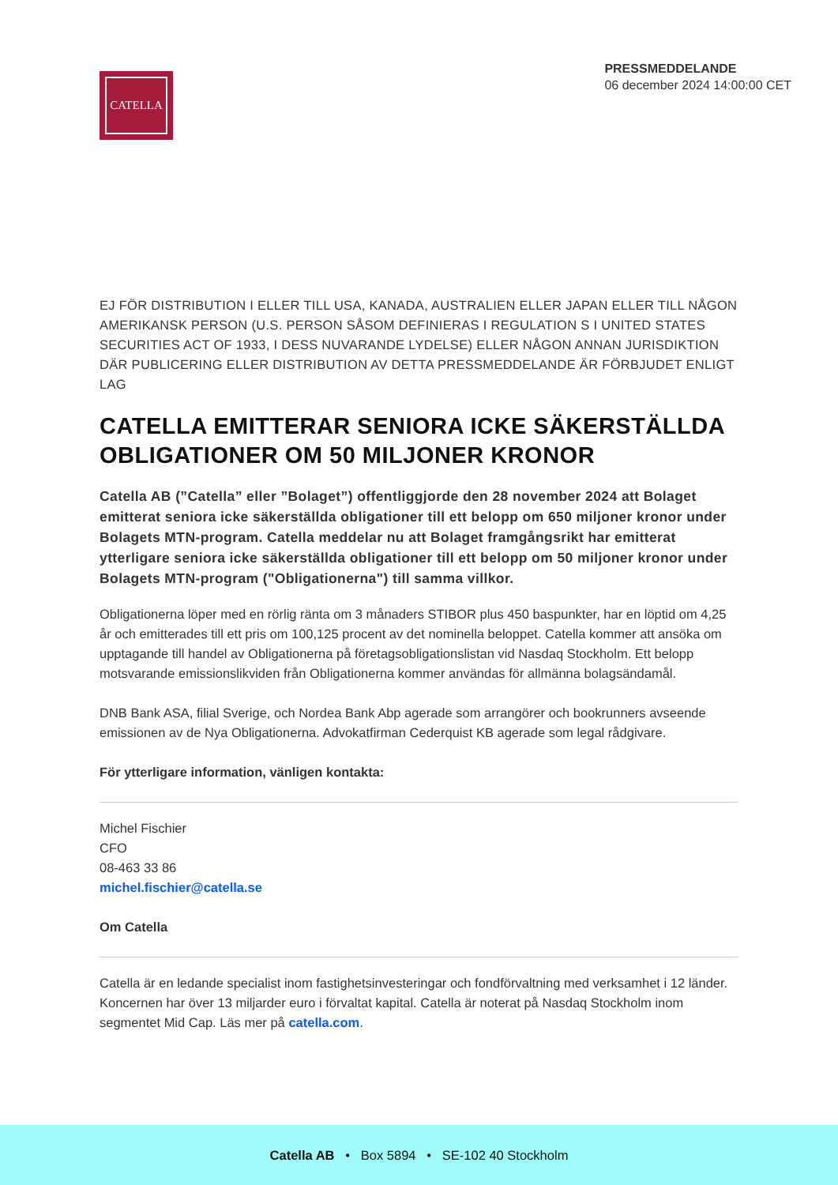CATELLA
PRESSMEDDELANDE
06 december 2024 14:00:00 CET
EJ FÖR DISTRIBUTION I ELLER TILL USA, KANADA, AUSTRALIEN ELLER JAPAN ELLER TILL NÅGON AMERIKANSK PERSON (U.S. PERSON SÅSOM DEFINIERAS I REGULATION S I UNITED STATES SECURITIES ACT OF 1933, I DESS NUVARANDE LYDELSE) ELLER NÅGON ANNAN JURISDIKTION DÄR PUBLICERING ELLER DISTRIBUTION AV DETTA PRESSMEDDELANDE ÄR FÖRBJUDET ENLIGT LAG
CATELLA EMITTERAR SENIORA ICKE SÄKERSTÄLLDA OBLIGATIONER OM 50 MILJONER KRONOR
Catella AB (”Catella” eller ”Bolaget”) offentliggjorde den 28 november 2024 att Bolaget emitterat seniora icke säkerställda obligationer till ett belopp om 650 miljoner kronor under Bolagets MTN-program. Catella meddelar nu att Bolaget framgångsrikt har emitterat ytterligare seniora icke säkerställda obligationer till ett belopp om 50 miljoner kronor under Bolagets MTN-program ("Obligationerna") till samma villkor.
Obligationerna löper med en rörlig ränta om 3 månaders STIBOR plus 450 baspunkter, har en löptid om 4,25 år och emitterades till ett pris om 100,125 procent av det nominella beloppet. Catella kommer att ansöka om upptagande till handel av Obligationerna på företagsobligationslistan vid Nasdaq Stockholm. Ett belopp motsvarande emissionslikviden från Obligationerna kommer användas för allmänna bolagsändamål.
DNB Bank ASA, filial Sverige, och Nordea Bank Abp agerade som arrangörer och bookrunners avseende emissionen av de Nya Obligationerna. Advokatfirman Cederquist KB agerade som legal rådgivare.
För ytterligare information, vänligen kontakta:
Michel Fischier
CFO
08-463 33 86
michel.fischier@catella.se
Om Catella
Catella är en ledande specialist inom fastighetsinvesteringar och fondförvaltning med verksamhet i 12 länder. Koncernen har över 13 miljarder euro i förvaltat kapital. Catella är noterat på Nasdaq Stockholm inom segmentet Mid Cap. Läs mer på catella.com.
Catella AB • Box 5894 • SE-102 40 Stockholm